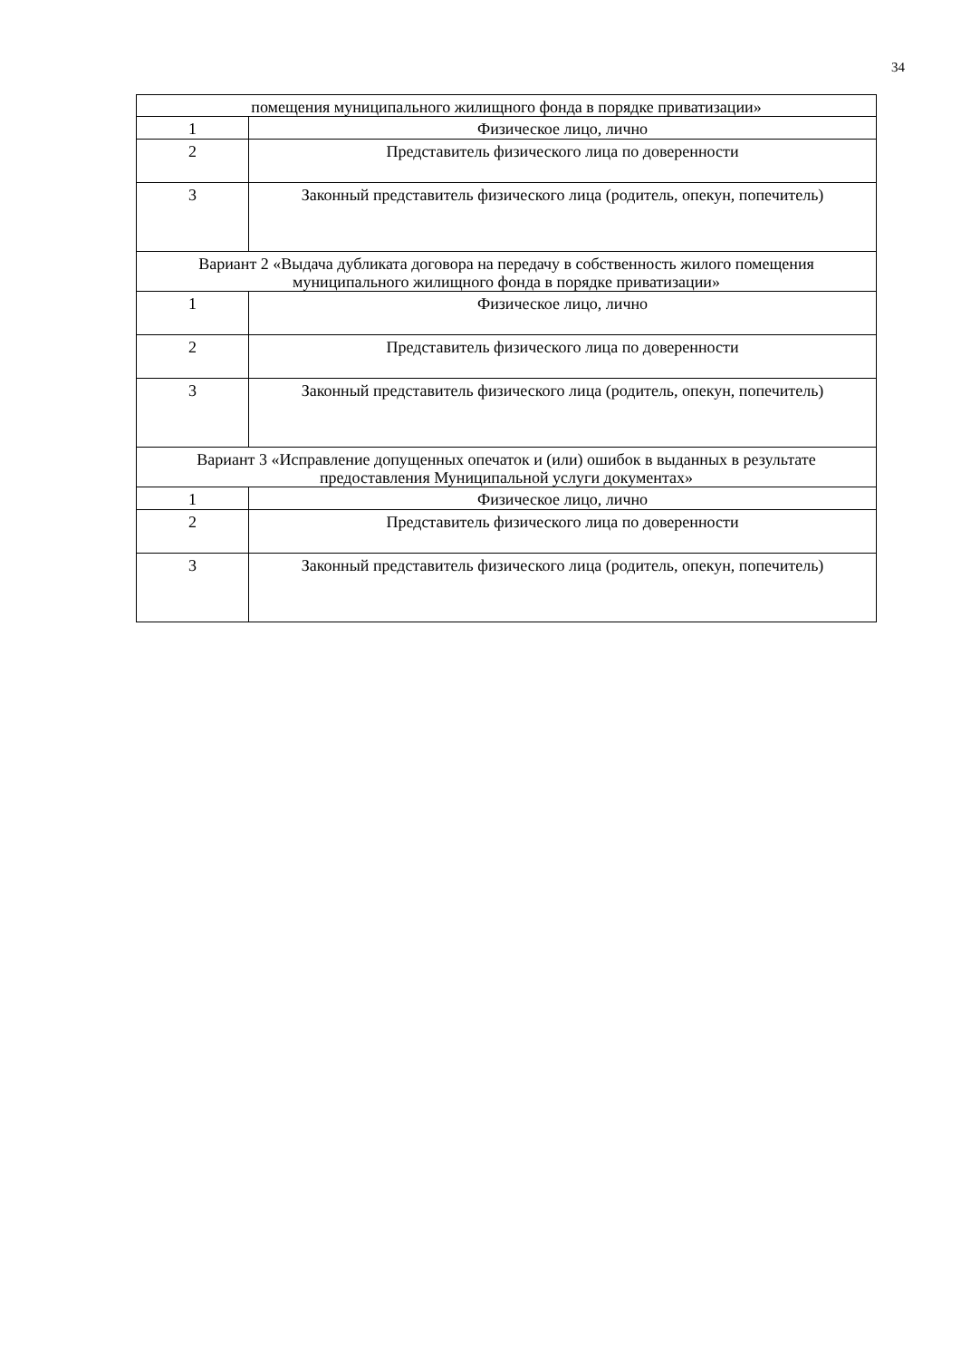34
| помещения муниципального жилищного фонда в порядке приватизации» | |
| 1 | Физическое лицо, лично |
| 2 | Представитель физического лица по доверенности |
| 3 | Законный представитель физического лица (родитель, опекун, попечитель) |
| Вариант 2 «Выдача дубликата договора на передачу в собственность жилого помещения муниципального жилищного фонда в порядке приватизации» | |
| 1 | Физическое лицо, лично |
| 2 | Представитель физического лица по доверенности |
| 3 | Законный представитель физического лица (родитель, опекун, попечитель) |
| Вариант 3 «Исправление допущенных опечаток и (или) ошибок в выданных в результате предоставления Муниципальной услуги документах» | |
| 1 | Физическое лицо, лично |
| 2 | Представитель физического лица по доверенности |
| 3 | Законный представитель физического лица (родитель, опекун, попечитель) |